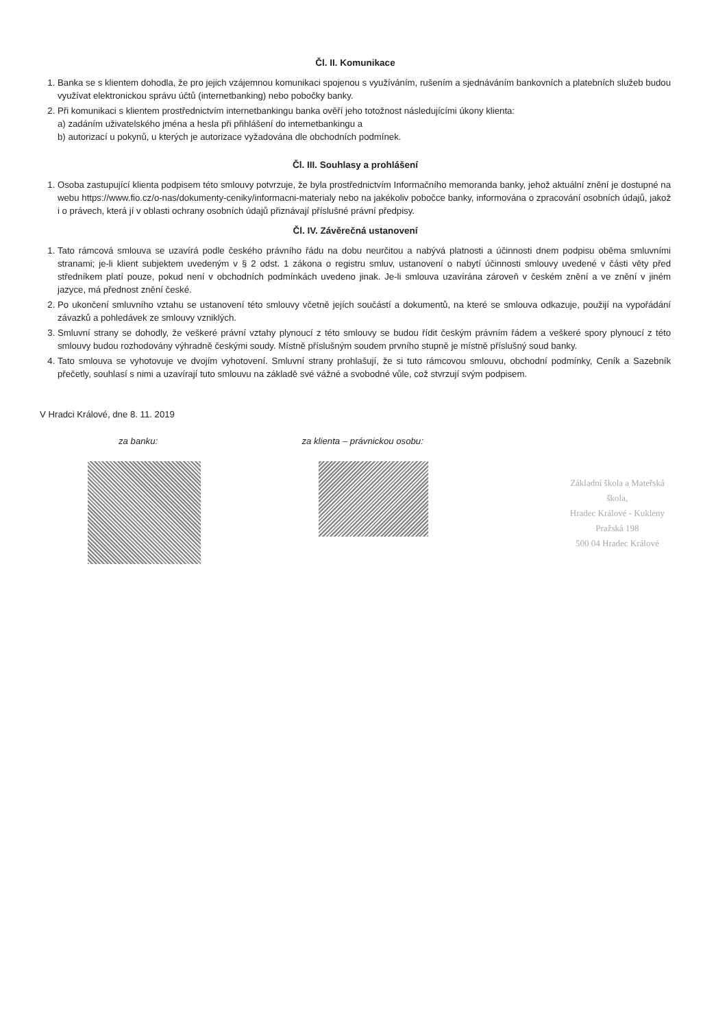Čl. II. Komunikace
1. Banka se s klientem dohodla, že pro jejich vzájemnou komunikaci spojenou s využíváním, rušením a sjednáváním bankovních a platebních služeb budou využívat elektronickou správu účtů (internetbanking) nebo pobočky banky.
2. Při komunikaci s klientem prostřednictvím internetbankingu banka ověří jeho totožnost následujícími úkony klienta:
a) zadáním uživatelského jména a hesla při přihlášení do internetbankingu a
b) autorizací u pokynů, u kterých je autorizace vyžadována dle obchodních podmínek.
Čl. III. Souhlasy a prohlášení
1. Osoba zastupující klienta podpisem této smlouvy potvrzuje, že byla prostřednictvím Informačního memoranda banky, jehož aktuální znění je dostupné na webu https://www.fio.cz/o-nas/dokumenty-ceniky/informacni-materialy nebo na jakékoliv pobočce banky, informována o zpracování osobních údajů, jakož i o právech, která jí v oblasti ochrany osobních údajů přiznávají příslušné právní předpisy.
Čl. IV. Závěrečná ustanovení
1. Tato rámcová smlouva se uzavírá podle českého právního řádu na dobu neurčitou a nabývá platnosti a účinnosti dnem podpisu oběma smluvními stranami; je-li klient subjektem uvedeným v § 2 odst. 1 zákona o registru smluv, ustanovení o nabytí účinnosti smlouvy uvedené v části věty před středníkem platí pouze, pokud není v obchodních podmínkách uvedeno jinak. Je-li smlouva uzavírána zároveň v českém znění a ve znění v jiném jazyce, má přednost znění české.
2. Po ukončení smluvního vztahu se ustanovení této smlouvy včetně jejích součástí a dokumentů, na které se smlouva odkazuje, použijí na vypořádání závazků a pohledávek ze smlouvy vzniklých.
3. Smluvní strany se dohodly, že veškeré právní vztahy plynoucí z této smlouvy se budou řídit českým právním řádem a veškeré spory plynoucí z této smlouvy budou rozhodovány výhradně českými soudy. Místně příslušným soudem prvního stupně je místně příslušný soud banky.
4. Tato smlouva se vyhotovuje ve dvojím vyhotovení. Smluvní strany prohlašují, že si tuto rámcovou smlouvu, obchodní podmínky, Ceník a Sazebník přečetly, souhlasí s nimi a uzavírají tuto smlouvu na základě své vážné a svobodné vůle, což stvrzují svým podpisem.
V Hradci Králové, dne 8. 11. 2019
za banku: za klienta – právnickou osobu:
Základní škola a Mateřská škola,
Hradec Králové - Kukleny
Pražská 198
500 04 Hradec Králové